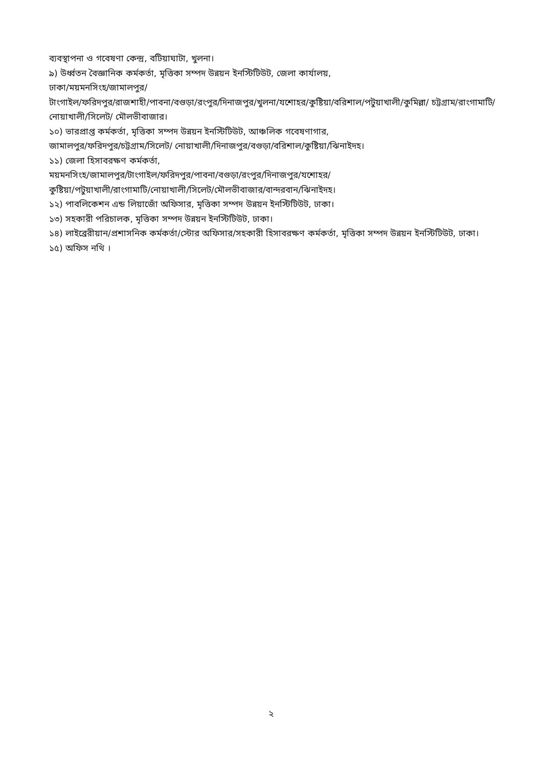ব্যবস্থাপনা ও গবেষণা কেন্দ্র, বটিয়াঘাটা, খুলনা।
৯) উর্ধ্বতন বৈজ্ঞানিক কর্মকর্তা, মৃত্তিকা সম্পদ উন্নয়ন ইনস্টিটিউট, জেলা কার্যালয়,
ঢাকা/ময়মনসিংহ/জামালপুর/
টাংগাইল/ফরিদপুর/রাজশাহী/পাবনা/বগুড়া/রংপুর/দিনাজপুর/খুলনা/যশোহর/কুষ্টিয়া/বরিশাল/পটুয়াখালী/কুমিল্লা/ চট্টগ্রাম/রাংগামাটি/নোয়াখালী/সিলেট/ মৌলভীবাজার।
১০) ভারপ্রাপ্ত কর্মকর্তা, মৃত্তিকা সম্পদ উন্নয়ন ইনস্টিটিউট, আঞ্চলিক গবেষণাগার,
জামালপুর/ফরিদপুর/চট্টগ্রাম/সিলেট/ নোয়াখালী/দিনাজপুর/বগুড়া/বরিশাল/কুষ্টিয়া/ঝিনাইদহ।
১১) জেলা হিসাবরক্ষণ কর্মকর্তা,
ময়মনসিংহ/জামালপুর/টাংগাইল/ফরিদপুর/পাবনা/বগুড়া/রংপুর/দিনাজপুর/যশোহর/
কুষ্টিয়া/পটুয়াখালী/রাংগামাটি/নোয়াখালী/সিলেট/মৌলভীবাজার/বান্দরবান/ঝিনাইদহ।
১২) পাবলিকেশন এন্ড লিয়াজোঁ অফিসার, মৃত্তিকা সম্পদ উন্নয়ন ইনস্টিটিউট, ঢাকা।
১৩) সহকারী পরিচালক, মৃত্তিকা সম্পদ উন্নয়ন ইনস্টিটিউট, ঢাকা।
১৪) লাইব্রেরীয়ান/প্রশাসনিক কর্মকর্তা/স্টোর অফিসার/সহকারী হিসাবরক্ষণ কর্মকর্তা, মৃত্তিকা সম্পদ উন্নয়ন ইনস্টিটিউট, ঢাকা।
১৫) অফিস নথি ।
২